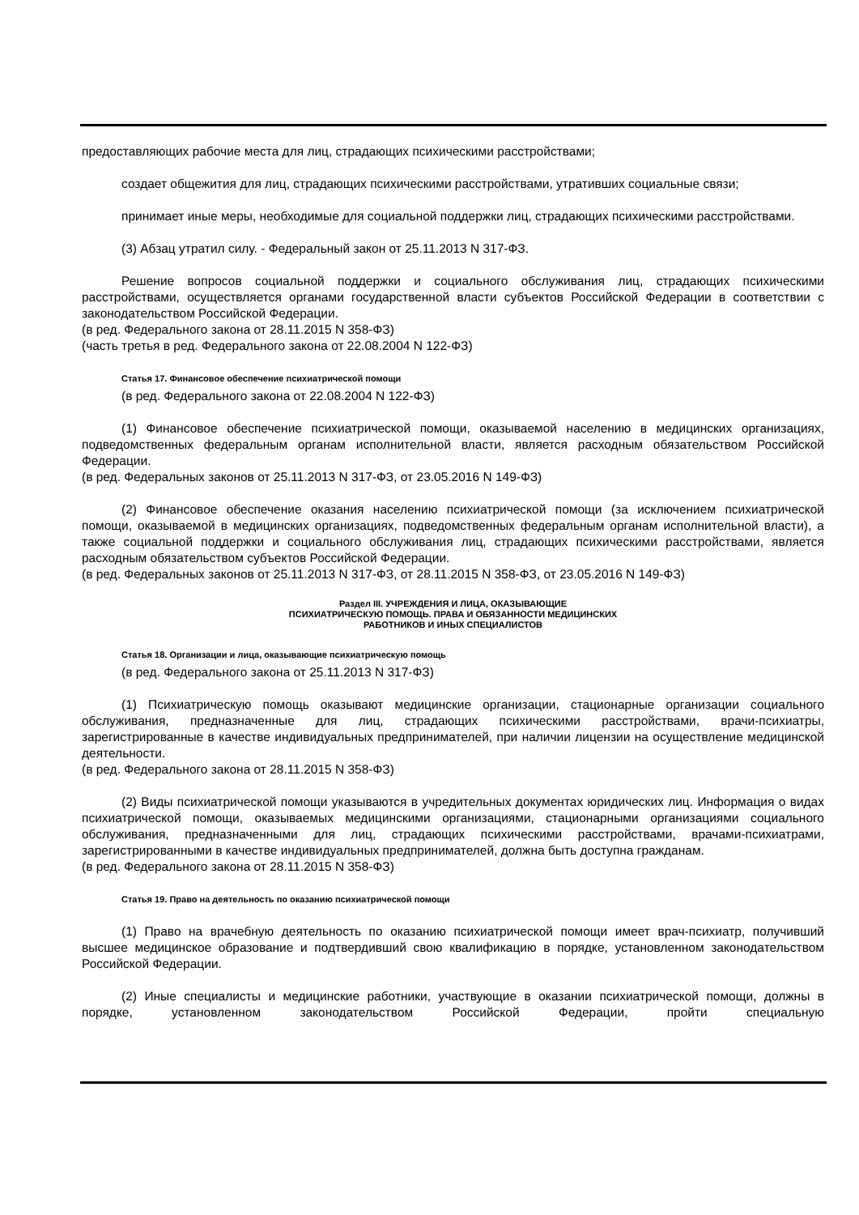предоставляющих рабочие места для лиц, страдающих психическими расстройствами;
создает общежития для лиц, страдающих психическими расстройствами, утративших социальные связи;
принимает иные меры, необходимые для социальной поддержки лиц, страдающих психическими расстройствами.
(3) Абзац утратил силу. - Федеральный закон от 25.11.2013 N 317-ФЗ.
Решение вопросов социальной поддержки и социального обслуживания лиц, страдающих психическими расстройствами, осуществляется органами государственной власти субъектов Российской Федерации в соответствии с законодательством Российской Федерации.
(в ред. Федерального закона от 28.11.2015 N 358-ФЗ)
(часть третья в ред. Федерального закона от 22.08.2004 N 122-ФЗ)
Статья 17. Финансовое обеспечение психиатрической помощи
(в ред. Федерального закона от 22.08.2004 N 122-ФЗ)
(1) Финансовое обеспечение психиатрической помощи, оказываемой населению в медицинских организациях, подведомственных федеральным органам исполнительной власти, является расходным обязательством Российской Федерации.
(в ред. Федеральных законов от 25.11.2013 N 317-ФЗ, от 23.05.2016 N 149-ФЗ)
(2) Финансовое обеспечение оказания населению психиатрической помощи (за исключением психиатрической помощи, оказываемой в медицинских организациях, подведомственных федеральным органам исполнительной власти), а также социальной поддержки и социального обслуживания лиц, страдающих психическими расстройствами, является расходным обязательством субъектов Российской Федерации.
(в ред. Федеральных законов от 25.11.2013 N 317-ФЗ, от 28.11.2015 N 358-ФЗ, от 23.05.2016 N 149-ФЗ)
Раздел III. УЧРЕЖДЕНИЯ И ЛИЦА, ОКАЗЫВАЮЩИЕ
ПСИХИАТРИЧЕСКУЮ ПОМОЩЬ. ПРАВА И ОБЯЗАННОСТИ МЕДИЦИНСКИХ
РАБОТНИКОВ И ИНЫХ СПЕЦИАЛИСТОВ
Статья 18. Организации и лица, оказывающие психиатрическую помощь
(в ред. Федерального закона от 25.11.2013 N 317-ФЗ)
(1) Психиатрическую помощь оказывают медицинские организации, стационарные организации социального обслуживания, предназначенные для лиц, страдающих психическими расстройствами, врачи-психиатры, зарегистрированные в качестве индивидуальных предпринимателей, при наличии лицензии на осуществление медицинской деятельности.
(в ред. Федерального закона от 28.11.2015 N 358-ФЗ)
(2) Виды психиатрической помощи указываются в учредительных документах юридических лиц. Информация о видах психиатрической помощи, оказываемых медицинскими организациями, стационарными организациями социального обслуживания, предназначенными для лиц, страдающих психическими расстройствами, врачами-психиатрами, зарегистрированными в качестве индивидуальных предпринимателей, должна быть доступна гражданам.
(в ред. Федерального закона от 28.11.2015 N 358-ФЗ)
Статья 19. Право на деятельность по оказанию психиатрической помощи
(1) Право на врачебную деятельность по оказанию психиатрической помощи имеет врач-психиатр, получивший высшее медицинское образование и подтвердивший свою квалификацию в порядке, установленном законодательством Российской Федерации.
(2) Иные специалисты и медицинские работники, участвующие в оказании психиатрической помощи, должны в порядке, установленном законодательством Российской Федерации, пройти специальную